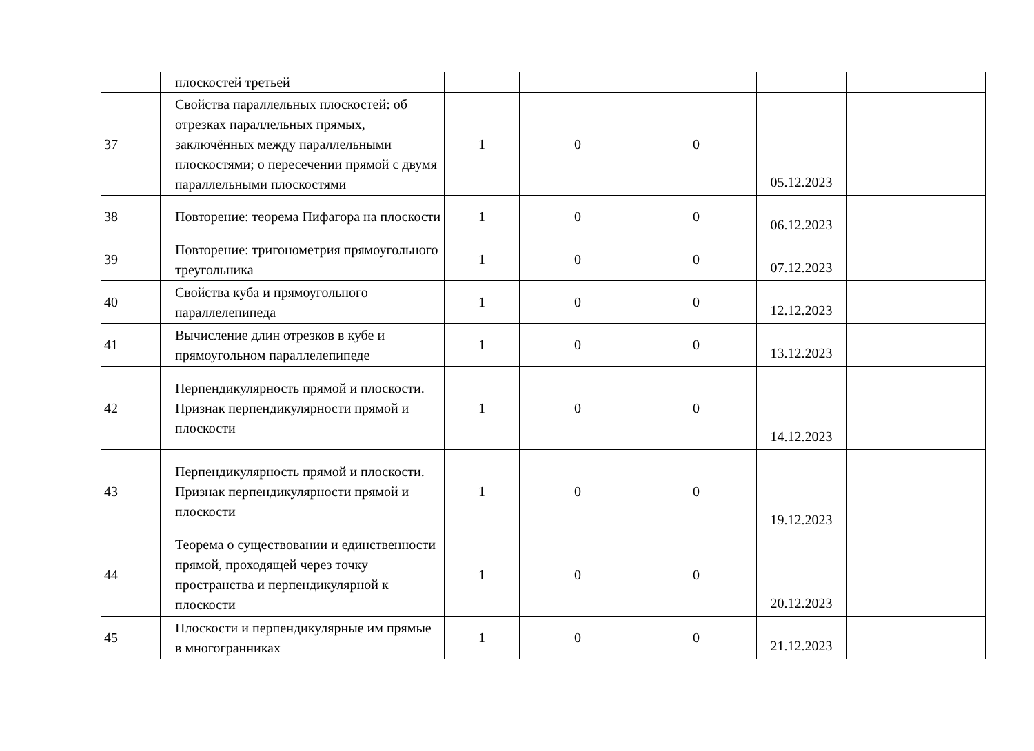| | плоскостей третьей | | | | | |
| 37 | Свойства параллельных плоскостей: об отрезках параллельных прямых, заключённых между параллельными плоскостями; о пересечении прямой с двумя параллельными плоскостями | 1 | 0 | 0 | 05.12.2023 | |
| 38 | Повторение: теорема Пифагора на плоскости | 1 | 0 | 0 | 06.12.2023 | |
| 39 | Повторение: тригонометрия прямоугольного треугольника | 1 | 0 | 0 | 07.12.2023 | |
| 40 | Свойства куба и прямоугольного параллелепипеда | 1 | 0 | 0 | 12.12.2023 | |
| 41 | Вычисление длин отрезков в кубе и прямоугольном параллелепипеде | 1 | 0 | 0 | 13.12.2023 | |
| 42 | Перпендикулярность прямой и плоскости. Признак перпендикулярности прямой и плоскости | 1 | 0 | 0 | 14.12.2023 | |
| 43 | Перпендикулярность прямой и плоскости. Признак перпендикулярности прямой и плоскости | 1 | 0 | 0 | 19.12.2023 | |
| 44 | Теорема о существовании и единственности прямой, проходящей через точку пространства и перпендикулярной к плоскости | 1 | 0 | 0 | 20.12.2023 | |
| 45 | Плоскости и перпендикулярные им прямые в многогранниках | 1 | 0 | 0 | 21.12.2023 | |